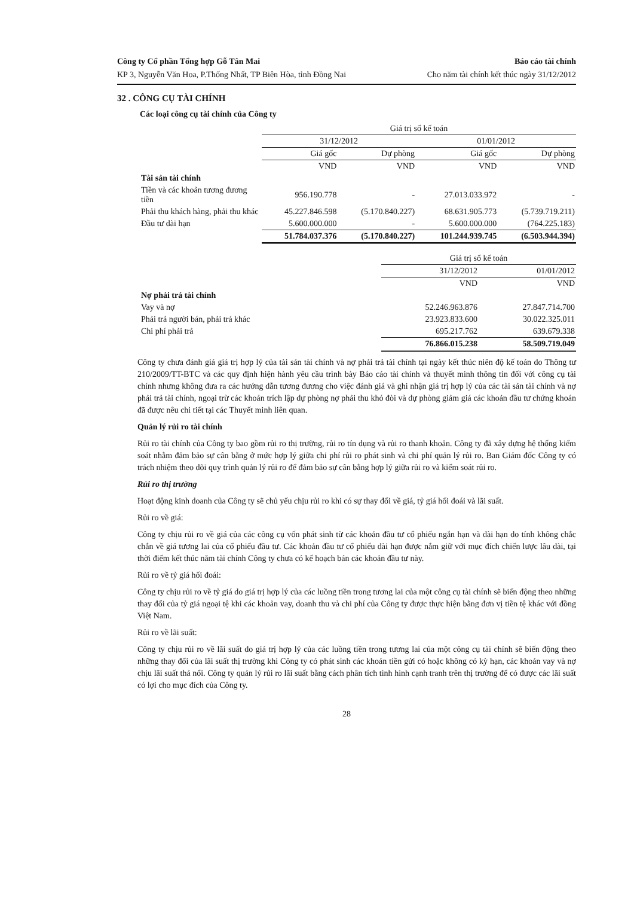Công ty Cổ phần Tổng hợp Gỗ Tân Mai Báo cáo tài chính
KP 3, Nguyễn Văn Hoa, P.Thống Nhất, TP Biên Hòa, tỉnh Đồng Nai Cho năm tài chính kết thúc ngày 31/12/2012
32 . CÔNG CỤ TÀI CHÍNH
Các loại công cụ tài chính của Công ty
| | Giá trị sổ kế toán | | | |
| --- | --- | --- | --- | --- |
| | 31/12/2012 | | 01/01/2012 | |
| | Giá gốc | Dự phòng | Giá gốc | Dự phòng |
| | VND | VND | VND | VND |
| Tài sản tài chính | | | | |
| Tiền và các khoản tương đương tiền | 956.190.778 | - | 27.013.033.972 | - |
| Phải thu khách hàng, phải thu khác | 45.227.846.598 | (5.170.840.227) | 68.631.905.773 | (5.739.719.211) |
| Đầu tư dài hạn | 5.600.000.000 | - | 5.600.000.000 | (764.225.183) |
| | 51.784.037.376 | (5.170.840.227) | 101.244.939.745 | (6.503.944.394) |
| | Giá trị sổ kế toán | |
| --- | --- | --- |
| | 31/12/2012 | 01/01/2012 |
| | VND | VND |
| Nợ phải trả tài chính | | |
| Vay và nợ | 52.246.963.876 | 27.847.714.700 |
| Phải trả người bán, phải trả khác | 23.923.833.600 | 30.022.325.011 |
| Chi phí phải trả | 695.217.762 | 639.679.338 |
| | 76.866.015.238 | 58.509.719.049 |
Công ty chưa đánh giá giá trị hợp lý của tài sản tài chính và nợ phải trả tài chính tại ngày kết thúc niên độ kế toán do Thông tư 210/2009/TT-BTC và các quy định hiện hành yêu cầu trình bày Báo cáo tài chính và thuyết minh thông tin đối với công cụ tài chính nhưng không đưa ra các hướng dẫn tương đương cho việc đánh giá và ghi nhận giá trị hợp lý của các tài sản tài chính và nợ phải trả tài chính, ngoại trừ các khoản trích lập dự phòng nợ phải thu khó đòi và dự phòng giảm giá các khoản đầu tư chứng khoán đã được nêu chi tiết tại các Thuyết minh liên quan.
Quản lý rủi ro tài chính
Rủi ro tài chính của Công ty bao gồm rủi ro thị trường, rủi ro tín dụng và rủi ro thanh khoản. Công ty đã xây dựng hệ thống kiểm soát nhằm đảm bảo sự cân bằng ở mức hợp lý giữa chi phí rủi ro phát sinh và chi phí quản lý rủi ro. Ban Giám đốc Công ty có trách nhiệm theo dõi quy trình quản lý rủi ro để đảm bảo sự cân bằng hợp lý giữa rủi ro và kiểm soát rủi ro.
Rủi ro thị trường
Hoạt động kinh doanh của Công ty sẽ chủ yếu chịu rủi ro khi có sự thay đổi về giá, tỷ giá hối đoái và lãi suất.
Rủi ro về giá:
Công ty chịu rủi ro về giá của các công cụ vốn phát sinh từ các khoản đầu tư cổ phiếu ngắn hạn và dài hạn do tính không chắc chắn về giá tương lai của cổ phiếu đầu tư. Các khoản đầu tư cổ phiếu dài hạn được nắm giữ với mục đích chiến lược lâu dài, tại thời điểm kết thúc năm tài chính Công ty chưa có kế hoạch bán các khoản đầu tư này.
Rủi ro về tỷ giá hối đoái:
Công ty chịu rủi ro về tỷ giá do giá trị hợp lý của các luồng tiền trong tương lai của một công cụ tài chính sẽ biến động theo những thay đổi của tỷ giá ngoại tệ khi các khoản vay, doanh thu và chi phí của Công ty được thực hiện bằng đơn vị tiền tệ khác với đồng Việt Nam.
Rủi ro về lãi suất:
Công ty chịu rủi ro về lãi suất do giá trị hợp lý của các luồng tiền trong tương lai của một công cụ tài chính sẽ biến động theo những thay đổi của lãi suất thị trường khi Công ty có phát sinh các khoản tiền gửi có hoặc không có kỳ hạn, các khoản vay và nợ chịu lãi suất thả nổi. Công ty quản lý rủi ro lãi suất bằng cách phân tích tình hình cạnh tranh trên thị trường để có được các lãi suất có lợi cho mục đích của Công ty.
28